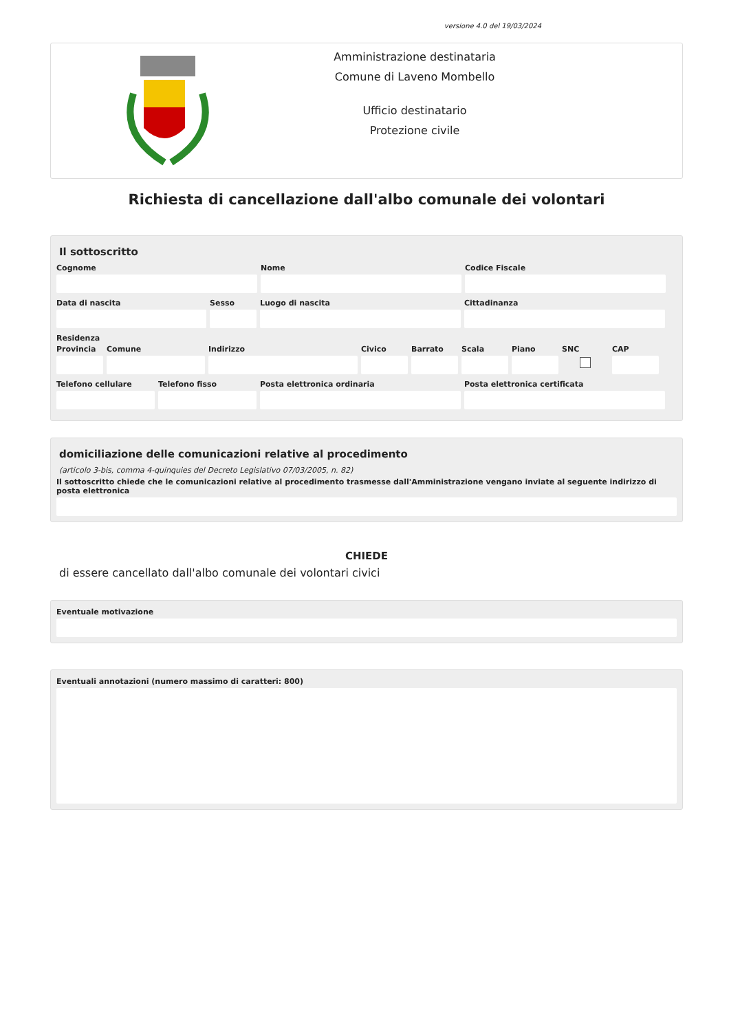versione 4.0 del 19/03/2024
Amministrazione destinataria
Comune di Laveno Mombello
Ufficio destinatario
Protezione civile
Richiesta di cancellazione dall'albo comunale dei volontari
Il sottoscritto
Cognome Nome Codice Fiscale
Data di nascita Sesso Luogo di nascita Cittadinanza
Residenza
Provincia
Comune Indirizzo Civico Barrato Scala Piano SNC CAP
Telefono cellulare
Telefono fisso Posta elettronica ordinaria Posta elettronica certificata
domiciliazione delle comunicazioni relative al procedimento
(articolo 3-bis, comma 4-quinquies del Decreto Legislativo 07/03/2005, n. 82)
Il sottoscritto chiede che le comunicazioni relative al procedimento trasmesse dall'Amministrazione vengano inviate al seguente indirizzo di posta elettronica
CHIEDE
di essere cancellato dall'albo comunale dei volontari civici
Eventuale motivazione
Eventuali annotazioni (numero massimo di caratteri: 800)